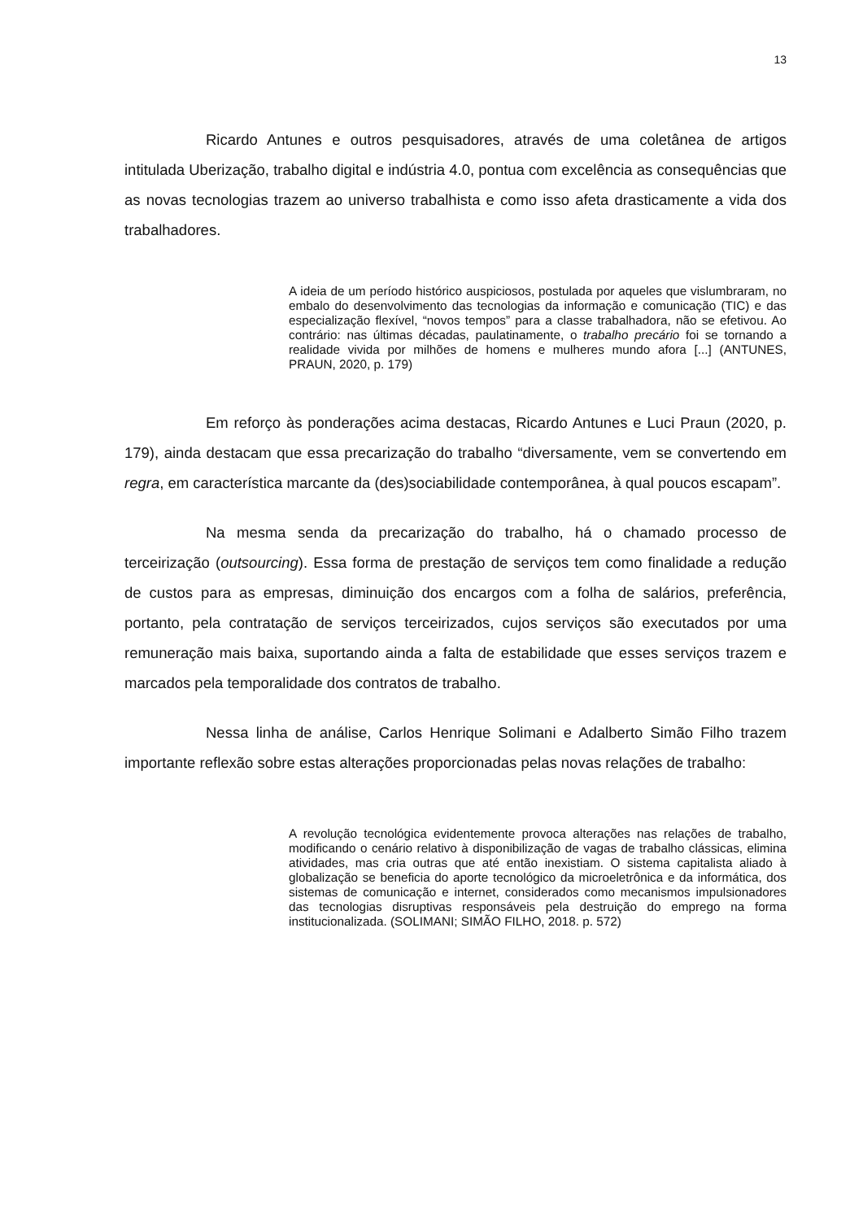13
Ricardo Antunes e outros pesquisadores, através de uma coletânea de artigos intitulada Uberização, trabalho digital e indústria 4.0, pontua com excelência as consequências que as novas tecnologias trazem ao universo trabalhista e como isso afeta drasticamente a vida dos trabalhadores.
A ideia de um período histórico auspiciosos, postulada por aqueles que vislumbraram, no embalo do desenvolvimento das tecnologias da informação e comunicação (TIC) e das especialização flexível, “novos tempos” para a classe trabalhadora, não se efetivou. Ao contrário: nas últimas décadas, paulatinamente, o trabalho precário foi se tornando a realidade vivida por milhões de homens e mulheres mundo afora [...] (ANTUNES, PRAUN, 2020, p. 179)
Em reforço às ponderações acima destacas, Ricardo Antunes e Luci Praun (2020, p. 179), ainda destacam que essa precarização do trabalho “diversamente, vem se convertendo em regra, em característica marcante da (des)sociabilidade contemporânea, à qual poucos escapam”.
Na mesma senda da precarização do trabalho, há o chamado processo de terceirização (outsourcing). Essa forma de prestação de serviços tem como finalidade a redução de custos para as empresas, diminuição dos encargos com a folha de salários, preferência, portanto, pela contratação de serviços terceirizados, cujos serviços são executados por uma remuneração mais baixa, suportando ainda a falta de estabilidade que esses serviços trazem e marcados pela temporalidade dos contratos de trabalho.
Nessa linha de análise, Carlos Henrique Solimani e Adalberto Simão Filho trazem importante reflexão sobre estas alterações proporcionadas pelas novas relações de trabalho:
A revolução tecnológica evidentemente provoca alterações nas relações de trabalho, modificando o cenário relativo à disponibilização de vagas de trabalho clássicas, elimina atividades, mas cria outras que até então inexistiam. O sistema capitalista aliado à globalização se beneficia do aporte tecnológico da microeletrônica e da informática, dos sistemas de comunicação e internet, considerados como mecanismos impulsionadores das tecnologias disruptivas responsáveis pela destruição do emprego na forma institucionalizada. (SOLIMANI; SIMÃO FILHO, 2018. p. 572)